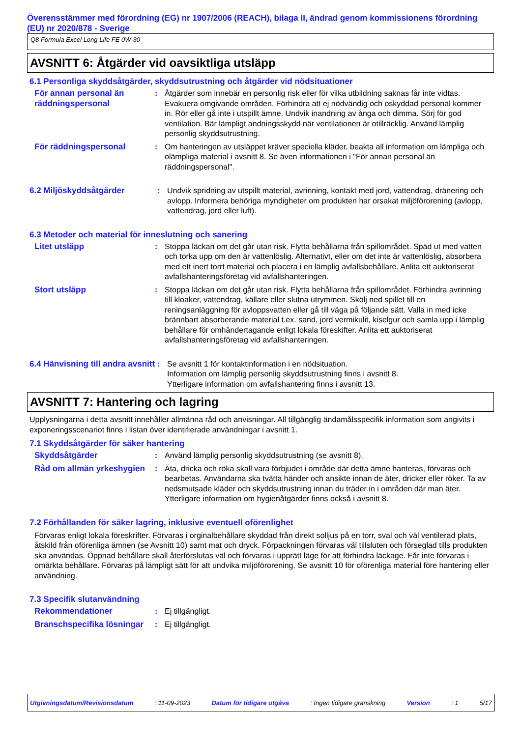Överensstämmer med förordning (EG) nr 1907/2006 (REACH), bilaga II, ändrad genom kommissionens förordning (EU) nr 2020/878 - Sverige
Q8 Formula Excel Long Life FE 0W-30
AVSNITT 6: Åtgärder vid oavsiktliga utsläpp
6.1 Personliga skyddsåtgärder, skyddsutrustning och åtgärder vid nödsituationer
För annan personal än räddningspersonal
: Åtgärder som innebär en personlig risk eller för vilka utbildning saknas får inte vidtas. Evakuera omgivande områden. Förhindra att ej nödvändig och oskyddad personal kommer in. Rör eller gå inte i utspillt ämne. Undvik inandning av ånga och dimma. Sörj för god ventilation. Bär lämpligt andningsskydd när ventilationen är otillräcklig. Använd lämplig personlig skyddsutrustning.
För räddningspersonal : Om hanteringen av utsläppet kräver speciella kläder, beakta all information om lämpliga och olämpliga material i avsnitt 8. Se även informationen i "För annan personal än räddningspersonal".
6.2 Miljöskyddsåtgärder : Undvik spridning av utspillt material, avrinning, kontakt med jord, vattendrag, dränering och avlopp. Informera behöriga myndigheter om produkten har orsakat miljöförorening (avlopp, vattendrag, jord eller luft).
6.3 Metoder och material för inneslutning och sanering
Litet utsläpp : Stoppa läckan om det går utan risk. Flytta behållarna från spillområdet. Späd ut med vatten och torka upp om den är vattenlöslig. Alternativt, eller om det inte är vattenlöslig, absorbera med ett inert torrt material och placera i en lämplig avfallsbehållare. Anlita ett auktoriserat avfallshanteringsföretag vid avfallshanteringen.
Stort utsläpp : Stoppa läckan om det går utan risk. Flytta behållarna från spillområdet. Förhindra avrinning till kloaker, vattendrag, källare eller slutna utrymmen. Skölj ned spillet till en reningsanläggning för avloppsvatten eller gå till väga på följande sätt. Valla in med icke brännbart absorberande material t.ex. sand, jord vermikulit, kiselgur och samla upp i lämplig behållare för omhändertagande enligt lokala föreskifter. Anlita ett auktoriserat avfallshanteringsföretag vid avfallshanteringen.
6.4 Hänvisning till andra avsnitt
: Se avsnitt 1 för kontaktinformation i en nödsituation.
Information om lämplig personlig skyddsutrustning finns i avsnitt 8.
Ytterligare information om avfallshantering finns i avsnitt 13.
AVSNITT 7: Hantering och lagring
Upplysningarna i detta avsnitt innehåller allmänna råd och anvisningar. All tillgänglig ändamålsspecifik information som angivits i exponeringsscenariot finns i listan över identifierade användningar i avsnitt 1.
7.1 Skyddsåtgärder för säker hantering
Skyddsåtgärder : Använd lämplig personlig skyddsutrustning (se avsnitt 8).
Råd om allmän yrkeshygien
: Äta, dricka och röka skall vara förbjudet i område där detta ämne hanteras, förvaras och bearbetas. Användarna ska tvätta händer och ansikte innan de äter, dricker eller röker. Ta av nedsmutsade kläder och skyddsutrustning innan du träder in i områden där man äter. Ytterligare information om hygienåtgärder finns också i avsnitt 8.
7.2 Förhållanden för säker lagring, inklusive eventuell oförenlighet
Förvaras enligt lokala föreskrifter. Förvaras i orginalbehållare skyddad från direkt solljus på en torr, sval och väl ventilerad plats, åtskild från oförenliga ämnen (se Avsnitt 10) samt mat och dryck. Förpackningen förvaras väl tillsluten och förseglad tills produkten ska användas. Öppnad behållare skall återförslutas väl och förvaras i upprätt läge för att förhindra läckage. Får inte förvaras i omärkta behållare. Förvaras på lämpligt sätt för att undvika miljöförorening. Se avsnitt 10 för oförenliga material före hantering eller användning.
7.3 Specifik slutanvändning
Rekommendationer : Ej tillgängligt.
Branschspecifika lösningar
: Ej tillgängligt.
Utgivningsdatum/Revisionsdatum : 11-09-2023 Datum för tidigare utgåva : Ingen tidigare granskning Version : 1 5/17